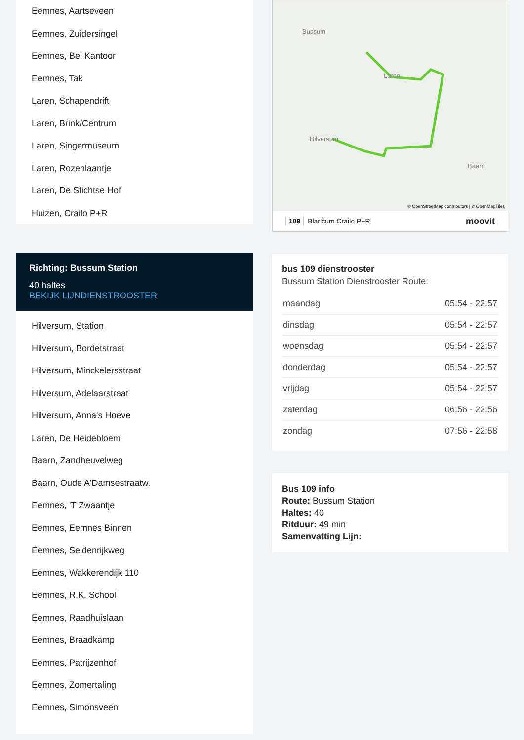Eemnes, Aartseveen
Eemnes, Zuidersingel
Eemnes, Bel Kantoor
Eemnes, Tak
Laren, Schapendrift
Laren, Brink/Centrum
Laren, Singermuseum
Laren, Rozenlaantje
Laren, De Stichtse Hof
Huizen, Crailo P+R
Richting: Bussum Station
40 haltes
BEKIJK LIJNDIENSTROOSTER
Hilversum, Station
Hilversum, Bordetstraat
Hilversum, Minckelersstraat
Hilversum, Adelaarstraat
Hilversum, Anna's Hoeve
Laren, De Heidebloem
Baarn, Zandheuvelweg
Baarn, Oude A'Damsestraatw.
Eemnes, 'T Zwaantje
Eemnes, Eemnes Binnen
Eemnes, Seldenrijkweg
Eemnes, Wakkerendijk 110
Eemnes, R.K. School
Eemnes, Raadhuislaan
Eemnes, Braadkamp
Eemnes, Patrijzenhof
Eemnes, Zomertaling
Eemnes, Simonsveen
Bussum
Hilversum
Laren
Baarn
© OpenStreetMap contributors | © OpenMapTiles
109 Blaricum Crailo P+R moovit
bus 109 dienstrooster
Bussum Station Dienstrooster Route:
| maandag | 05:54 - 22:57 |
| dinsdag | 05:54 - 22:57 |
| woensdag | 05:54 - 22:57 |
| donderdag | 05:54 - 22:57 |
| vrijdag | 05:54 - 22:57 |
| zaterdag | 06:56 - 22:56 |
| zondag | 07:56 - 22:58 |
Bus 109 info
Route: Bussum Station
Haltes: 40
Ritduur: 49 min
Samenvatting Lijn: